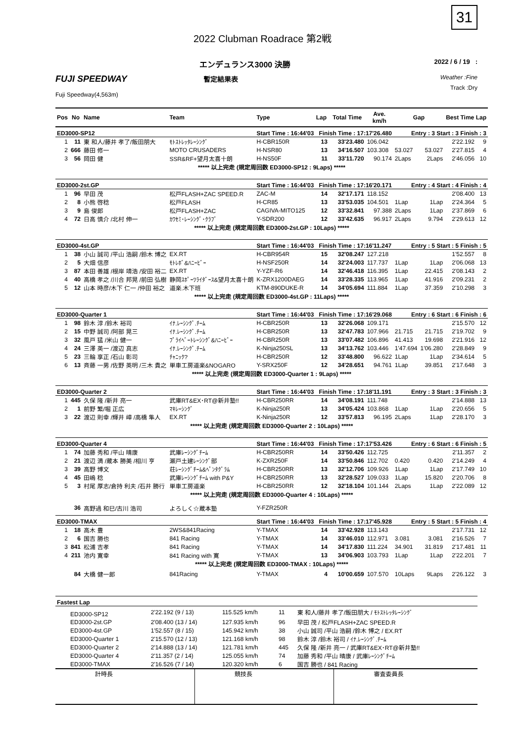31
2022 Clubman Roadrace 第2戦
エンデュランス3000 決勝 2022 / 6 / 19 :
FUJI SPEEDWAY 暫定結果表 Weather :Fine
Track :Dry
Fuji Speedway(4,563m)
| Pos | No | Name | Team | Type | Lap | Total Time | Ave. km/h | Gap | | Best Time Lap | |
| --- | --- | --- | --- | --- | --- | --- | --- | --- | --- | --- | --- |
| ED3000-SP12 | | | | Start Time : 16:44'03 Finish Time : 17:17'26.480 | | | | Entry : 3 Start : 3 Finish : 3 | | | |
| 1 | 11 | 東 和人/藤井 孝了/飯田朋大 | ﾓﾄｽﾄﾚｯﾀﾚｰｼﾝｸﾞ | H-CBR150R | 13 | 33'23.480 | 106.042 | | | 2'22.192 | 9 |
| 2 | 666 | 藤田 修一 | MOTO CRUSADERS | H-NSR80 | 13 | 34'16.507 | 103.308 | 53.027 | 53.027 | 2'27.815 | 4 |
| 3 | 56 | 岡田 健 | SSR&RF+望月太喜十朗 | H-NS50F | 11 | 33'11.720 | 90.174 | 2Laps | 2Laps | 2'46.056 | 10 |
| ***** 以上完走 (規定周回数 ED3000-SP12 : 9Laps) ***** | | | | | | | | | | | |
| ED3000-2st.GP | | | | Start Time : 16:44'03 Finish Time : 17:16'20.171 | | | | Entry : 4 Start : 4 Finish : 4 | | | |
| 1 | 96 | 早田 茂 | 松戸FLASH+ZAC SPEED.R | ZAC-M | 14 | 32'17.171 | 118.152 | | | 2'08.400 | 13 |
| 2 | 8 | 小熊 啓稔 | 松戸FLASH | H-CR85 | 13 | 33'53.035 | 104.501 | 1Lap | 1Lap | 2'24.364 | 5 |
| 3 | 9 | 島 俊郎 | 松戸FLASH+ZAC | CAGIVA-MITO125 | 12 | 33'32.841 | 97.388 | 2Laps | 1Lap | 2'37.869 | 6 |
| 4 | 72 | 日高 慎介 /北村 伸一 | ｶﾜｾﾐ･ﾚｰｼﾝｸﾞ･ｸﾗﾌﾞ | Y-SDR200 | 12 | 33'42.635 | 96.917 | 2Laps | 9.794 | 2'29.613 | 12 |
| ***** 以上完走 (規定周回数 ED3000-2st.GP : 10Laps) ***** | | | | | | | | | | | |
| ED3000-4st.GP | | | | Start Time : 16:44'03 Finish Time : 17:16'11.247 | | | | Entry : 5 Start : 5 Finish : 5 | | | |
| 1 | 38 | 小山 誠司 /平山 浩嗣 /鈴木 博之 | EX.RT | H-CBR954R | 15 | 32'08.247 | 127.218 | | | 1'52.557 | 8 |
| 2 | 5 | 大畑 信彦 | ﾓﾄﾚﾎﾞ&ﾊﾆｰﾋﾞｰ | H-NSF250R | 14 | 32'24.003 | 117.737 | 1Lap | 1Lap | 2'06.068 | 13 |
| 3 | 87 | 本田 善雄 /根岸 靖浩 /安田 裕二 | EX.RT | Y-YZF-R6 | 14 | 32'46.418 | 116.395 | 1Lap | 22.415 | 2'08.143 | 2 |
| 4 | 40 | 高橋 孝之 /川合 邦晃 /前田 弘樹 | 静岡ｽﾎﾟｰﾂﾗｲﾀﾞｰｽ&望月太喜十朗 | K-ZRX1200DAEG | 14 | 33'28.335 | 113.965 | 1Lap | 41.916 | 2'09.231 | 2 |
| 5 | 12 | 山本 時彦/木下 仁一 /仲田 裕之 | 道楽.木下班 | KTM-890DUKE-R | 14 | 34'05.694 | 111.884 | 1Lap | 37.359 | 2'10.298 | 3 |
| ***** 以上完走 (規定周回数 ED3000-4st.GP : 11Laps) ***** | | | | | | | | | | | |
| ED3000-Quarter 1 | | | | Start Time : 16:44'03 Finish Time : 17:16'29.068 | | | | Entry : 6 Start : 6 Finish : 6 | | | |
| 1 | 98 | 鈴木 淳 /鈴木 裕司 | ｲﾅ.ﾚｰｼﾝｸﾞ.ﾁｰﾑ | H-CBR250R | 13 | 32'26.068 | 109.171 | | | 2'15.570 | 12 |
| 2 | 15 | 中野 誠司 /阿部 晃三 | ｲﾅ.ﾚｰｼﾝｸﾞ.ﾁｰﾑ | H-CBR250R | 13 | 32'47.783 | 107.966 | 21.715 | 21.715 | 2'19.702 | 9 |
| 3 | 32 | 風戸 猛 /米山 健一 | ﾌﾟﾗｲﾍﾞｰﾄﾚｰｼﾝｸﾞ&ﾊﾆｰﾋﾞｰ | H-CBR250R | 13 | 33'07.482 | 106.896 | 41.413 | 19.698 | 2'21.916 | 12 |
| 4 | 24 | 三澤 英一 /渡辺 真志 | ｲﾅ.ﾚｰｼﾝｸﾞ.ﾁｰﾑ | K-Ninja250SL | 13 | 34'13.762 | 103.446 | 1'47.694 | 1'06.280 | 2'28.849 | 9 |
| 5 | 23 | 三輪 享正 /石山 彰司 | ﾁｬﾆｯｸ? | H-CBR250R | 12 | 33'48.800 | 96.622 | 1Lap | 1Lap | 2'34.614 | 5 |
| 6 | 13 | 斉藤 一男 /佐野 英明 /三木 貴之 | 単車工房道楽&NOGARO | Y-SRX250F | 12 | 34'28.651 | 94.761 | 1Lap | 39.851 | 2'17.648 | 3 |
| ***** 以上完走 (規定周回数 ED3000-Quarter 1 : 9Laps) ***** | | | | | | | | | | | |
| ED3000-Quarter 2 | | | | Start Time : 16:44'03 Finish Time : 17:18'11.191 | | | | Entry : 3 Start : 3 Finish : 3 | | | |
| 1 | 445 | 久保 隆 /新井 亮一 | 武庫RT&EX･RT@新井塾!! | H-CBR250RR | 14 | 34'08.191 | 111.748 | | | 2'14.888 | 13 |
| 2 | 1 | 前野 繁/堀 正広 | ﾏｷﾚｰｼﾝｸﾞ | K-Ninja250R | 13 | 34'05.424 | 103.868 | 1Lap | 1Lap | 2'20.656 | 5 |
| 3 | 22 | 渡辺 則幸 /輝井 嶂 /高橋 隼人 | EX.RT | K-Ninja250R | 12 | 33'57.813 | 96.195 | 2Laps | 1Lap | 2'28.170 | 3 |
| ***** 以上完走 (規定周回数 ED3000-Quarter 2 : 10Laps) ***** | | | | | | | | | | | |
| ED3000-Quarter 4 | | | | Start Time : 16:44'03 Finish Time : 17:17'53.426 | | | | Entry : 6 Start : 6 Finish : 5 | | | |
| 1 | 74 | 加藤 秀和 /平山 晴康 | 武庫ﾚｰｼﾝｸﾞﾁｰﾑ | H-CBR250RR | 14 | 33'50.426 | 112.725 | | | 2'11.357 | 2 |
| 2 | 21 | 渡辺 満 /蔵本 勝美 /相川 亨 | 瀬戸土建ﾚｰｼﾝｸﾞ部 | K-ZXR250F | 14 | 33'50.846 | 112.702 | 0.420 | 0.420 | 2'14.249 | 4 |
| 3 | 39 | 高野 博文 | 荘ﾚｰｼﾝｸﾞﾁｰﾑ&ﾍﾟﾝﾀｸﾞﾗﾑ | H-CBR250RR | 13 | 32'12.706 | 109.926 | 1Lap | 1Lap | 2'17.749 | 10 |
| 4 | 45 | 田嶋 稔 | 武庫ﾚｰｼﾝｸﾞﾁｰﾑ with P&Y | H-CBR250RR | 13 | 32'28.527 | 109.033 | 1Lap | 15.820 | 2'20.706 | 8 |
| 5 | 3 | 村尾 厚志/倉持 利夫 /石井 勝行 | 単車工房道楽 | H-CBR250RR | 12 | 32'18.104 | 101.144 | 2Laps | 1Lap | 2'22.089 | 12 |
| ***** 以上完走 (規定周回数 ED3000-Quarter 4 : 10Laps) ***** | | | | | | | | | | | |
| | 36 | 高野過 和巳/古川 浩司 | よろしく☆蔵本塾 | Y-FZR250R | | | | | | | |
| ED3000-TMAX | | | | Start Time : 16:44'03 Finish Time : 17:17'45.928 | | | | Entry : 5 Start : 5 Finish : 4 | | | |
| 1 | 18 | 高木 豊 | 2WS&841Racing | Y-TMAX | 14 | 33'42.928 | 113.143 | | | 2'17.731 | 12 |
| 2 | 6 | 国吉 勝也 | 841 Racing | Y-TMAX | 14 | 33'46.010 | 112.971 | 3.081 | 3.081 | 2'16.526 | 7 |
| 3 | 841 | 松浦 吉孝 | 841 Racing | Y-TMAX | 14 | 34'17.830 | 111.224 | 34.901 | 31.819 | 2'17.481 | 11 |
| 4 | 211 | 池内 寛幸 | 841 Racing with 寛 | Y-TMAX | 13 | 34'06.903 | 103.793 | 1Lap | 1Lap | 2'22.201 | 7 |
| ***** 以上完走 (規定周回数 ED3000-TMAX : 10Laps) ***** | | | | | | | | | | | |
| | 84 | 大橋 健一郎 | 841Racing | Y-TMAX | 4 | 10'00.659 | 107.570 | 10Laps | 9Laps | 2'26.122 | 3 |
| Fastest Lap | | | | |
| ED3000-SP12 | 2'22.192 (9 / 13) | 115.525 km/h | 11 | 東 和人/藤井 孝了/飯田朋大 / ﾓﾄｽﾄﾚｯﾀﾚｰｼﾝｸﾞ |
| ED3000-2st.GP | 2'08.400 (13 / 14) | 127.935 km/h | 96 | 早田 茂 / 松戸FLASH+ZAC SPEED.R |
| ED3000-4st.GP | 1'52.557 (8 / 15) | 145.942 km/h | 38 | 小山 誠司 /平山 浩嗣 /鈴木 博之 / EX.RT |
| ED3000-Quarter 1 | 2'15.570 (12 / 13) | 121.168 km/h | 98 | 鈴木 淳 /鈴木 裕司 / ｲﾅ.ﾚｰｼﾝｸﾞ.ﾁｰﾑ |
| ED3000-Quarter 2 | 2'14.888 (13 / 14) | 121.781 km/h | 445 | 久保 隆 /新井 亮一 / 武庫RT&EX･RT@新井塾!! |
| ED3000-Quarter 4 | 2'11.357 (2 / 14) | 125.055 km/h | 74 | 加藤 秀和 /平山 晴康 / 武庫ﾚｰｼﾝｸﾞﾁｰﾑ |
| ED3000-TMAX | 2'16.526 (7 / 14) | 120.320 km/h | 6 | 国吉 勝也 / 841 Racing |
| 計時長 | 競技長 | 審査委員長 |